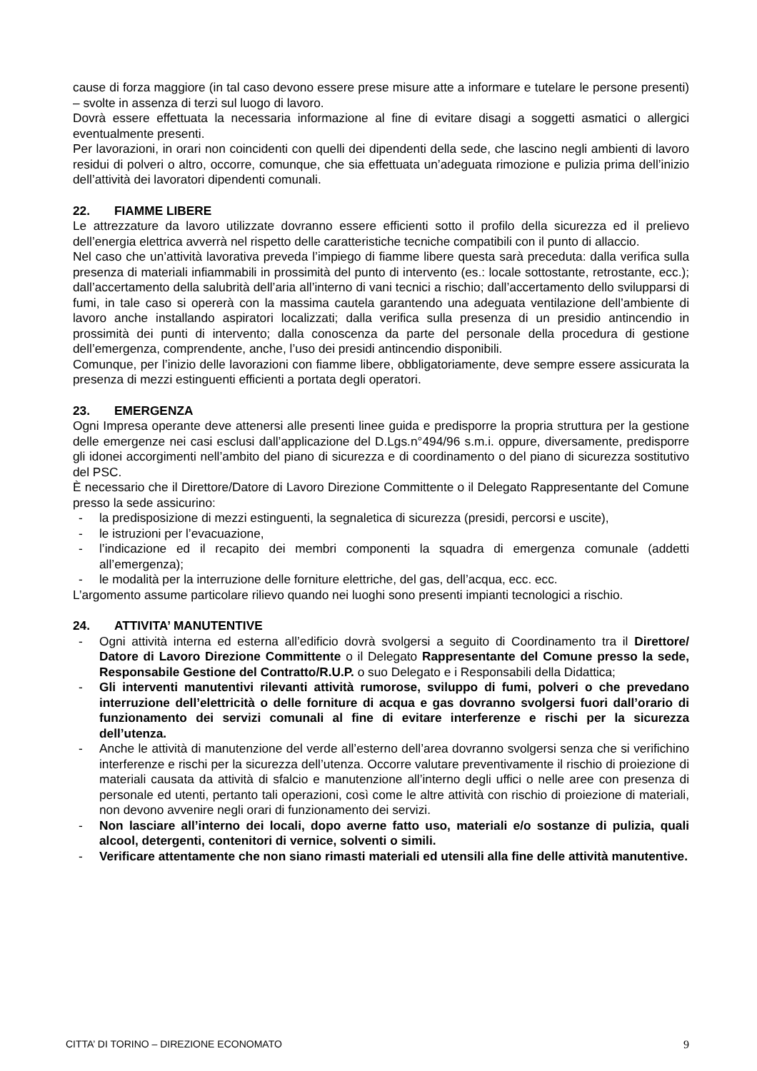cause di forza maggiore (in tal caso devono essere prese misure atte a informare e tutelare le persone presenti) – svolte in assenza di terzi sul luogo di lavoro.
Dovrà essere effettuata la necessaria informazione al fine di evitare disagi a soggetti asmatici o allergici eventualmente presenti.
Per lavorazioni, in orari non coincidenti con quelli dei dipendenti della sede, che lascino negli ambienti di lavoro residui di polveri o altro, occorre, comunque, che sia effettuata un’adeguata rimozione e pulizia prima dell’inizio dell’attività dei lavoratori dipendenti comunali.
22. FIAMME LIBERE
Le attrezzature da lavoro utilizzate dovranno essere efficienti sotto il profilo della sicurezza ed il prelievo dell’energia elettrica avverrà nel rispetto delle caratteristiche tecniche compatibili con il punto di allaccio.
Nel caso che un’attività lavorativa preveda l’impiego di fiamme libere questa sarà preceduta: dalla verifica sulla presenza di materiali infiammabili in prossimità del punto di intervento (es.: locale sottostante, retrostante, ecc.); dall’accertamento della salubrità dell’aria all’interno di vani tecnici a rischio; dall’accertamento dello svilupparsi di fumi, in tale caso si opererà con la massima cautela garantendo una adeguata ventilazione dell’ambiente di lavoro anche installando aspiratori localizzati; dalla verifica sulla presenza di un presidio antincendio in prossimità dei punti di intervento; dalla conoscenza da parte del personale della procedura di gestione dell’emergenza, comprendente, anche, l’uso dei presidi antincendio disponibili.
Comunque, per l’inizio delle lavorazioni con fiamme libere, obbligatoriamente, deve sempre essere assicurata la presenza di mezzi estinguenti efficienti a portata degli operatori.
23. EMERGENZA
Ogni Impresa operante deve attenersi alle presenti linee guida e predisporre la propria struttura per la gestione delle emergenze nei casi esclusi dall’applicazione del D.Lgs.n°494/96 s.m.i. oppure, diversamente, predisporre gli idonei accorgimenti nell’ambito del piano di sicurezza e di coordinamento o del piano di sicurezza sostitutivo del PSC.
È necessario che il Direttore/Datore di Lavoro Direzione Committente o il Delegato Rappresentante del Comune presso la sede assicurino:
- la predisposizione di mezzi estinguenti, la segnaletica di sicurezza (presidi, percorsi e uscite),
- le istruzioni per l’evacuazione,
- l’indicazione ed il recapito dei membri componenti la squadra di emergenza comunale (addetti all’emergenza);
- le modalità per la interruzione delle forniture elettriche, del gas, dell’acqua, ecc. ecc.
L’argomento assume particolare rilievo quando nei luoghi sono presenti impianti tecnologici a rischio.
24. ATTIVITA’ MANUTENTIVE
- Ogni attività interna ed esterna all’edificio dovrà svolgersi a seguito di Coordinamento tra il Direttore/ Datore di Lavoro Direzione Committente o il Delegato Rappresentante del Comune presso la sede, Responsabile Gestione del Contratto/R.U.P. o suo Delegato e i Responsabili della Didattica;
- Gli interventi manutentivi rilevanti attività rumorose, sviluppo di fumi, polveri o che prevedano interruzione dell’elettricità o delle forniture di acqua e gas dovranno svolgersi fuori dall’orario di funzionamento dei servizi comunali al fine di evitare interferenze e rischi per la sicurezza dell’utenza.
- Anche le attività di manutenzione del verde all’esterno dell’area dovranno svolgersi senza che si verifichino interferenze e rischi per la sicurezza dell’utenza. Occorre valutare preventivamente il rischio di proiezione di materiali causata da attività di sfalcio e manutenzione all’interno degli uffici o nelle aree con presenza di personale ed utenti, pertanto tali operazioni, così come le altre attività con rischio di proiezione di materiali, non devono avvenire negli orari di funzionamento dei servizi.
- Non lasciare all’interno dei locali, dopo averne fatto uso, materiali e/o sostanze di pulizia, quali alcool, detergenti, contenitori di vernice, solventi o simili.
- Verificare attentamente che non siano rimasti materiali ed utensili alla fine delle attività manutentive.
CITTA’ DI TORINO – DIREZIONE ECONOMATO 9